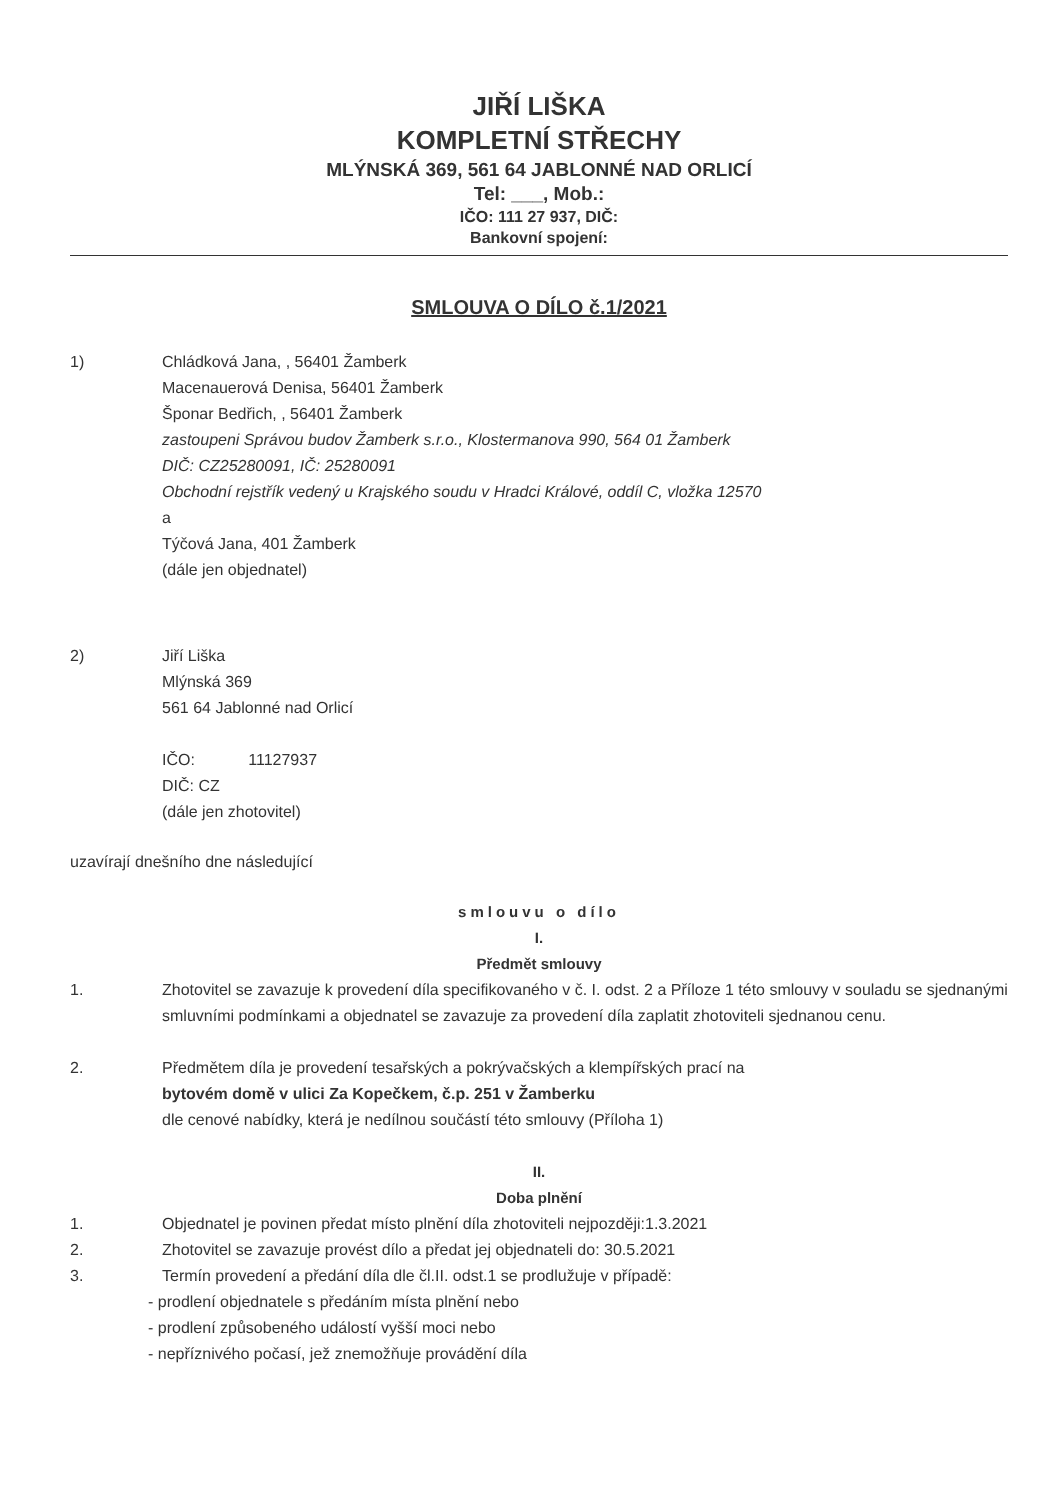JIŘÍ LIŠKA
KOMPLETNÍ STŘECHY
MLÝNSKÁ 369, 561 64 JABLONNÉ NAD ORLICÍ
Tel: ___, Mob.:
IČO: 111 27 937, DIČ:
Bankovní spojení:
SMLOUVA O DÍLO č.1/2021
1) Chládková Jana, , 56401 Žamberk
Macenauerová Denisa, 56401 Žamberk
Šponar Bedřich, , 56401 Žamberk
zastoupeni Správou budov Žamberk s.r.o., Klostermanova 990, 564 01 Žamberk
DIČ: CZ25280091, IČ: 25280091
Obchodní rejstřík vedený u Krajského soudu v Hradci Králové, oddíl C, vložka 12570
a
Týčová Jana, 401 Žamberk
(dále jen objednatel)
2) Jiří Liška
Mlýnská 369
561 64 Jablonné nad Orlicí
IČO: 11127937
DIČ: CZ
(dále jen zhotovitel)
uzavírají dnešního dne následující
smlouvu o dílo
I.
Předmět smlouvy
1. Zhotovitel se zavazuje k provedení díla specifikovaného v č. I. odst. 2 a Příloze 1 této smlouvy v souladu se sjednanými smluvními podmínkami a objednatel se zavazuje za provedení díla zaplatit zhotoviteli sjednanou cenu.
2. Předmětem díla je provedení tesařských a pokrývačských a klempířských prací na
bytovém domě v ulici Za Kopečkem, č.p. 251 v Žamberku
dle cenové nabídky, která je nedílnou součástí této smlouvy (Příloha 1)
II.
Doba plnění
1. Objednatel je povinen předat místo plnění díla zhotoviteli nejpozději:1.3.2021
2. Zhotovitel se zavazuje provést dílo a předat jej objednateli do: 30.5.2021
3. Termín provedení a předání díla dle čl.II. odst.1 se prodlužuje v případě:
- prodlení objednatele s předáním místa plnění nebo
- prodlení způsobeného událostí vyšší moci nebo
- nepříznivého počasí, jež znemožňuje provádění díla